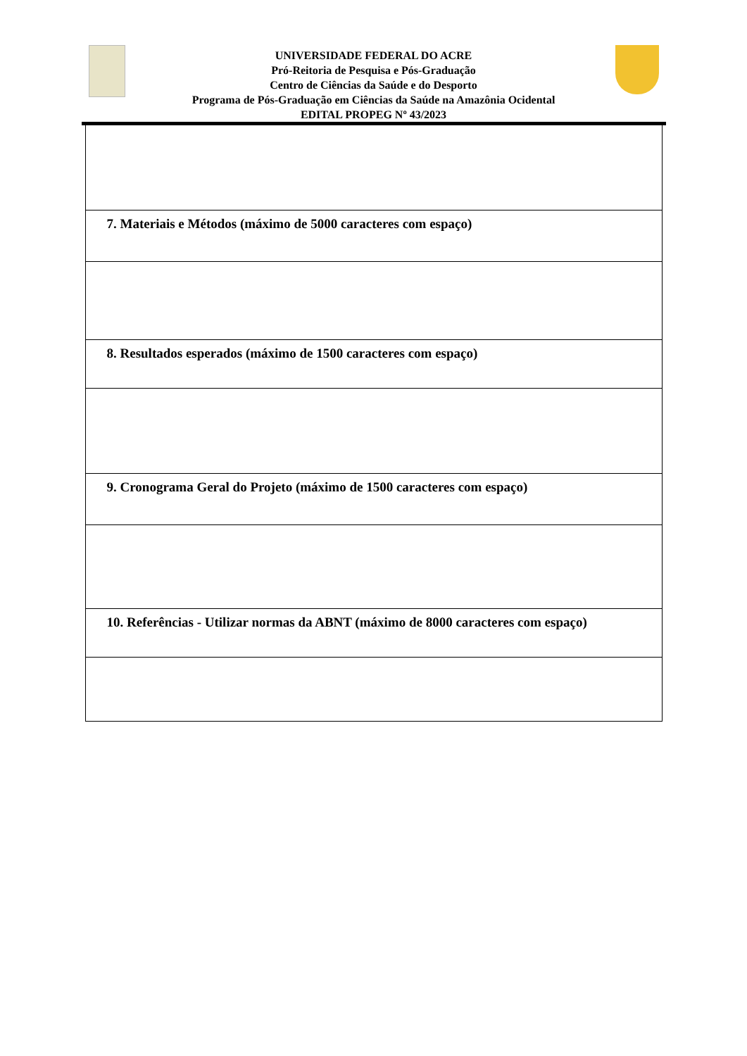UNIVERSIDADE FEDERAL DO ACRE
Pró-Reitoria de Pesquisa e Pós-Graduação
Centro de Ciências da Saúde e do Desporto
Programa de Pós-Graduação em Ciências da Saúde na Amazônia Ocidental
EDITAL PROPEG Nº 43/2023
| 7. Materiais e Métodos (máximo de 5000 caracteres com espaço) |
| 8. Resultados esperados (máximo de 1500 caracteres com espaço) |
| 9. Cronograma Geral do Projeto (máximo de 1500 caracteres com espaço) |
| 10. Referências - Utilizar normas da ABNT (máximo de 8000 caracteres com espaço) |